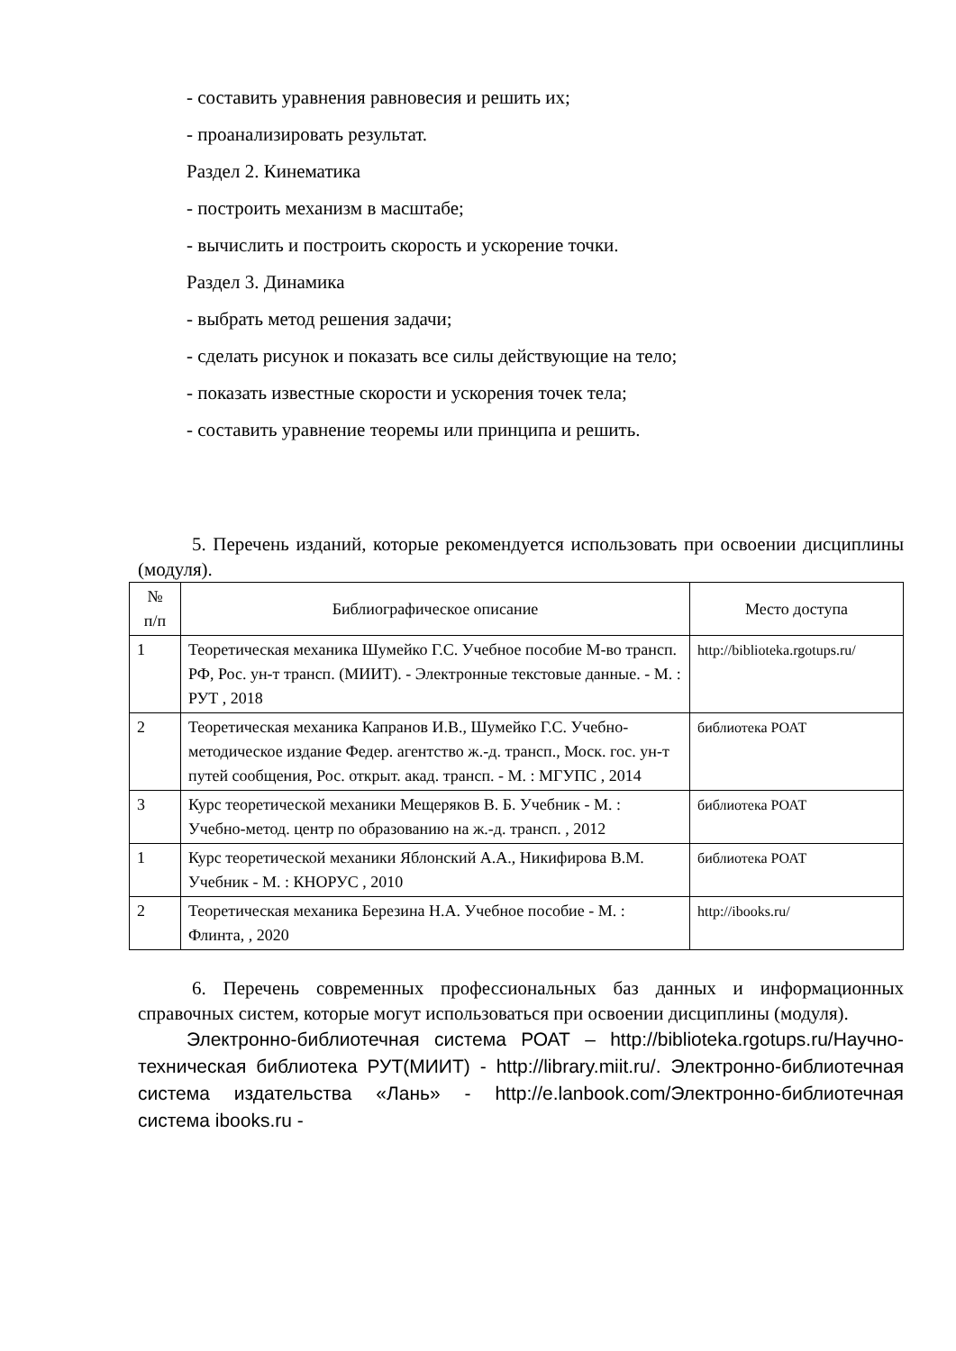- составить уравнения равновесия и решить их;
- проанализировать результат.
Раздел 2. Кинематика
- построить механизм в масштабе;
- вычислить и построить скорость и ускорение точки.
Раздел 3. Динамика
- выбрать метод решения задачи;
- сделать рисунок и показать все силы действующие на тело;
- показать известные скорости и ускорения точек тела;
- составить уравнение теоремы или принципа и решить.
5. Перечень изданий, которые рекомендуется использовать при освоении дисциплины (модуля).
| № п/п | Библиографическое описание | Место доступа |
| --- | --- | --- |
| 1 | Теоретическая механика Шумейко Г.С. Учебное пособие М-во трансп. РФ, Рос. ун-т трансп. (МИИТ). - Электронные текстовые данные. - М. : РУТ , 2018 | http://biblioteka.rgotups.ru/ |
| 2 | Теоретическая механика Капранов И.В., Шумейко Г.С. Учебно-методическое издание Федер. агентство ж.-д. трансп., Моск. гос. ун-т путей сообщения, Рос. открыт. акад. трансп. - М. : МГУПС , 2014 | библиотека РОАТ |
| 3 | Курс теоретической механики Мещеряков В. Б. Учебник - М. : Учебно-метод. центр по образованию на ж.-д. трансп. , 2012 | библиотека РОАТ |
| 1 | Курс теоретической механики Яблонский А.А., Никифирова В.М. Учебник - М. : КНОРУС , 2010 | библиотека РОАТ |
| 2 | Теоретическая механика Березина Н.А. Учебное пособие - М. : Флинта, , 2020 | http://ibooks.ru/ |
6. Перечень современных профессиональных баз данных и информационных справочных систем, которые могут использоваться при освоении дисциплины (модуля).
Электронно-библиотечная система РОАТ – http://biblioteka.rgotups.ru/Научно-техническая библиотека РУТ(МИИТ) - http://library.miit.ru/. Электронно-библиотечная система издательства «Лань» - http://e.lanbook.com/Электронно-библиотечная система ibooks.ru -